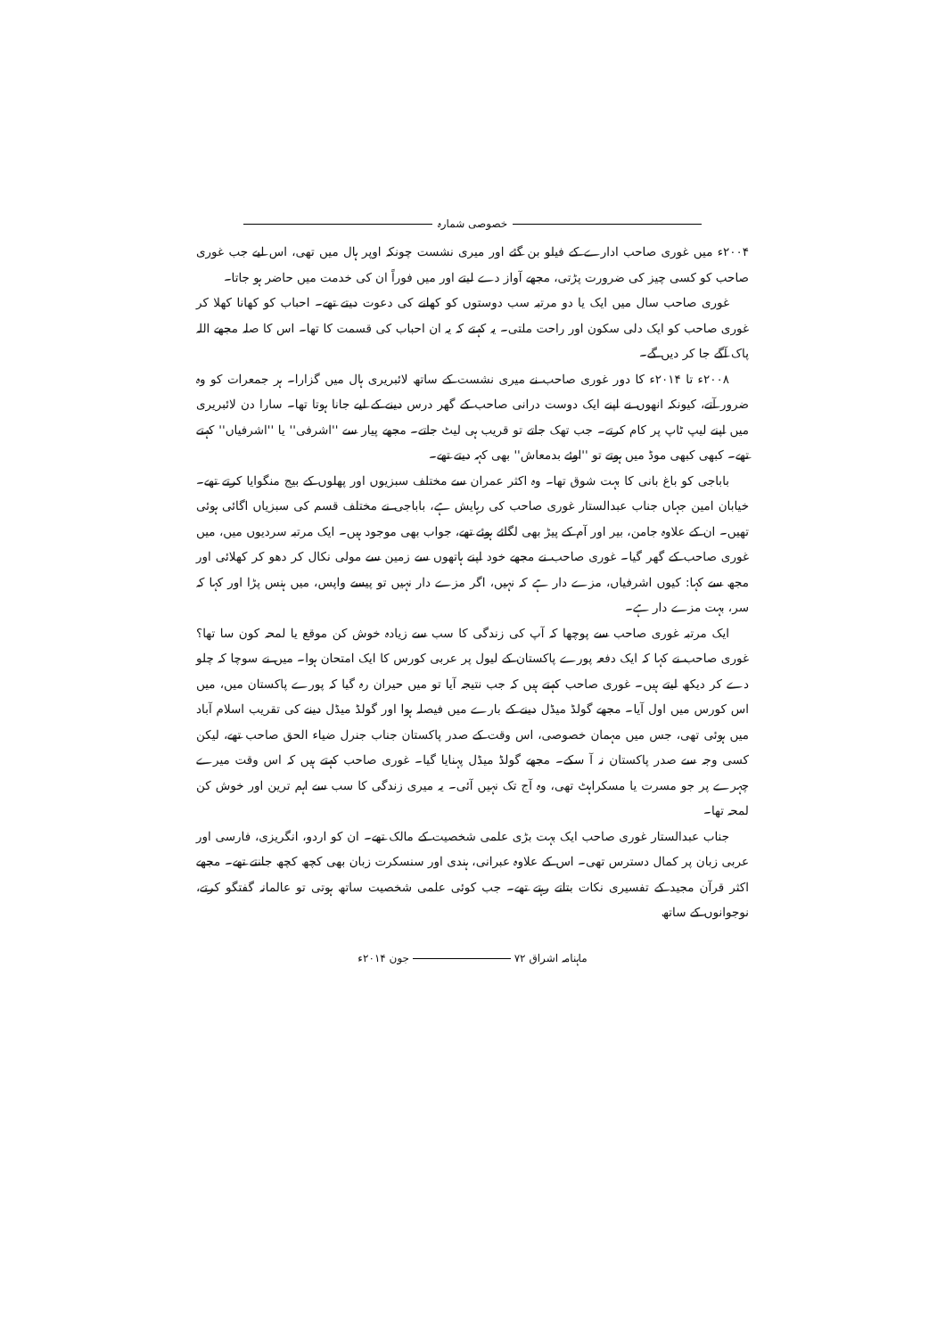خصوصی شمارہ
۲۰۰۴ء میں غوری صاحب ادارے کے فیلو بن گئے اور میری نشست چونکہ اوپر ہال میں تھی، اس لیے جب غوری صاحب کو کسی چیز کی ضرورت پڑتی، مجھے آواز دے لیتے اور میں فوراً ان کی خدمت میں حاضر ہو جاتا۔
غوری صاحب سال میں ایک یا دو مرتبہ سب دوستوں کو کھانے کی دعوت دیتے تھے۔ احباب کو کھانا کھلا کر غوری صاحب کو ایک دلی سکون اور راحت ملتی۔ یہ کہتے کہ یہ ان احباب کی قسمت کا تھا۔ اس کا صلہ مجھے اللہ پاک آگے جا کر دیں گے۔
۲۰۰۸ء تا ۲۰۱۴ء کا دور غوری صاحب نے میری نشست کے ساتھ لائبریری ہال میں گزارا۔ ہر جمعرات کو وہ ضرور آتے، کیونکہ انھوں نے اپنے ایک دوست درانی صاحب کے گھر درس دینے کے لیے جانا ہوتا تھا۔ سارا دن لائبریری میں اپنے لیپ ٹاپ پر کام کرتے۔ جب تھک جاتے تو قریب ہی لیٹ جاتے۔ مجھے پیار سے ''اشرفی'' یا ''اشرفیاں'' کہتے تھے۔ کبھی کبھی موڈ میں ہوتے تو ''اوئے بدمعاش'' بھی کہہ دیتے تھے۔
باباجی کو باغ بانی کا بہت شوق تھا۔ وہ اکثر عمران سے مختلف سبزیوں اور پھلوں کے بیج منگوایا کرتے تھے۔ خیابان امین جہاں جناب عبدالستار غوری صاحب کی رہایش ہے، باباجی نے مختلف قسم کی سبزیاں اگائی ہوئی تھیں۔ ان کے علاوہ جامن، بیر اور آم کے پیڑ بھی لگائے ہوئے تھے، جواب بھی موجود ہیں۔ ایک مرتبہ سردیوں میں، میں غوری صاحب کے گھر گیا۔ غوری صاحب نے مجھے خود اپنے ہاتھوں سے زمین سے مولی نکال کر دھو کر کھلائی اور مجھ سے کہا: کیوں اشرفیاں، مزے دار ہے کہ نہیں، اگر مزے دار نہیں تو پیسے واپس، میں ہنس پڑا اور کہا کہ سر، بہت مزے دار ہے۔
ایک مرتبہ غوری صاحب سے پوچھا کہ آپ کی زندگی کا سب سے زیادہ خوش کن موقع یا لمحہ کون سا تھا؟ غوری صاحب نے کہا کہ ایک دفعہ پورے پاکستان کے لیول پر عربی کورس کا ایک امتحان ہوا۔ میں نے سوچا کہ چلو دے کر دیکھ لیتے ہیں۔ غوری صاحب کہتے ہیں کہ جب نتیجہ آیا تو میں حیران رہ گیا کہ پورے پاکستان میں، میں اس کورس میں اول آیا۔ مجھے گولڈ میڈل دینے کے بارے میں فیصلہ ہوا اور گولڈ میڈل دینے کی تقریب اسلام آباد میں ہوئی تھی، جس میں مہمان خصوصی، اس وقت کے صدر پاکستان جناب جنرل ضیاء الحق صاحب تھے، لیکن کسی وجہ سے صدر پاکستان نہ آ سکے۔ مجھے گولڈ میڈل پہنایا گیا۔ غوری صاحب کہتے ہیں کہ اس وقت میرے چہرے پر جو مسرت یا مسکراہٹ تھی، وہ آج تک نہیں آئی۔ یہ میری زندگی کا سب سے اہم ترین اور خوش کن لمحہ تھا۔
جناب عبدالستار غوری صاحب ایک بہت بڑی علمی شخصیت کے مالک تھے۔ ان کو اردو، انگریزی، فارسی اور عربی زبان پر کمال دسترس تھی۔ اس کے علاوہ عبرانی، ہندی اور سنسکرت زبان بھی کچھ کچھ جانتے تھے۔ مجھے اکثر قرآن مجید کے تفسیری نکات بتاتے رہتے تھے۔ جب کوئی علمی شخصیت ساتھ ہوتی تو عالمانہ گفتگو کرتے، نوجوانوں کے ساتھ
ماہنامہ اشراق ۷۲ جون ۲۰۱۴ء